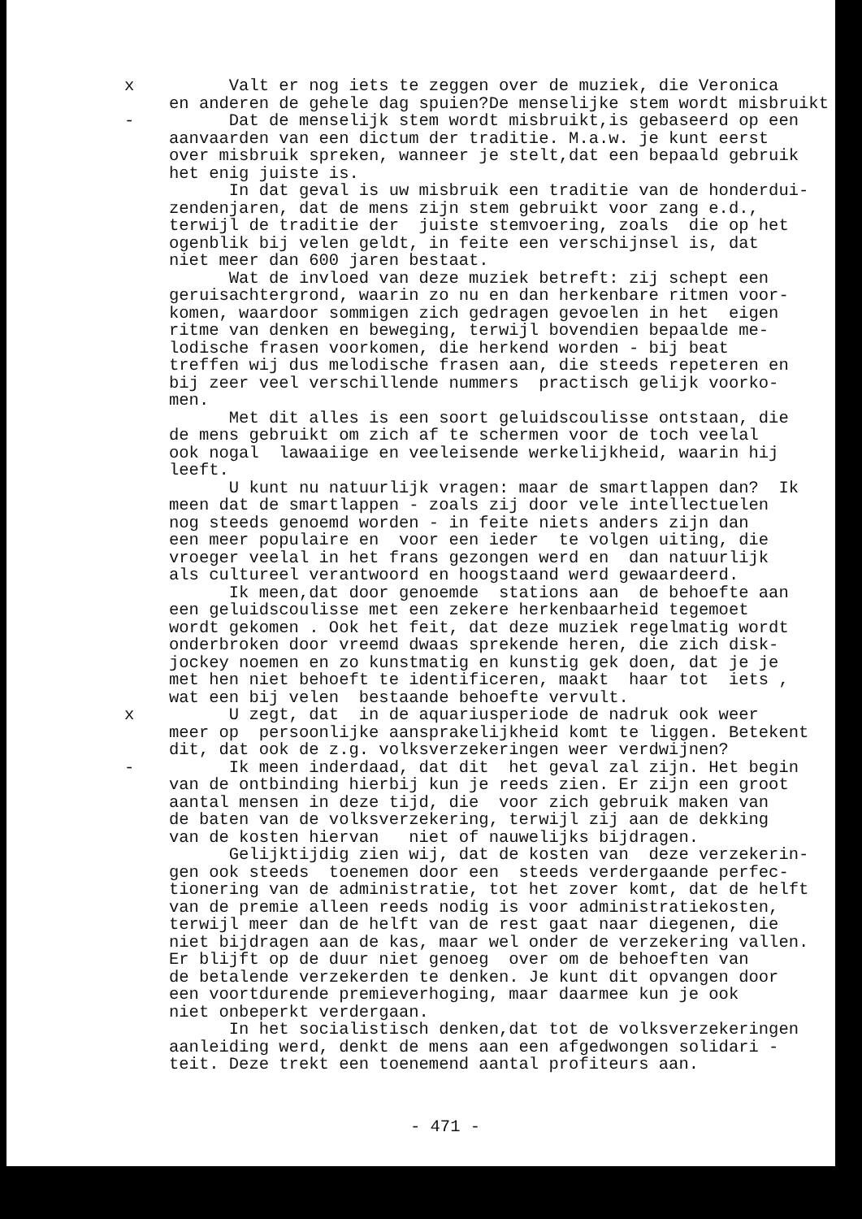x Valt er nog iets te zeggen over de muziek, die Veronica en anderen de gehele dag spuien?De menselijke stem wordt misbruikt
- Dat de menselijk stem wordt misbruikt,is gebaseerd op een aanvaarden van een dictum der traditie. M.a.w. je kunt eerst over misbruik spreken, wanneer je stelt,dat een bepaald gebruik het enig juiste is. In dat geval is uw misbruik een traditie van de honderdui- zendenjaren, dat de mens zijn stem gebruikt voor zang e.d., terwijl de traditie der juiste stemvoering, zoals die op het ogenblik bij velen geldt, in feite een verschijnsel is, dat niet meer dan 600 jaren bestaat. Wat de invloed van deze muziek betreft: zij schept een geruisachtergrond, waarin zo nu en dan herkenbare ritmen voor- komen, waardoor sommigen zich gedragen gevoelen in het eigen ritme van denken en beweging, terwijl bovendien bepaalde me- lodische frasen voorkomen, die herkend worden - bij beat treffen wij dus melodische frasen aan, die steeds repeteren en bij zeer veel verschillende nummers practisch gelijk voorko- men. Met dit alles is een soort geluidscoulisse ontstaan, die de mens gebruikt om zich af te schermen voor de toch veelal ook nogal lawaaiige en veeleisende werkelijkheid, waarin hij leeft. U kunt nu natuurlijk vragen: maar de smartlappen dan? Ik meen dat de smartlappen - zoals zij door vele intellectuelen nog steeds genoemd worden - in feite niets anders zijn dan een meer populaire en voor een ieder te volgen uiting, die vroeger veelal in het frans gezongen werd en dan natuurlijk als cultureel verantwoord en hoogstaand werd gewaardeerd. Ik meen,dat door genoemde stations aan de behoefte aan een geluidscoulisse met een zekere herkenbaarheid tegemoet wordt gekomen . Ook het feit, dat deze muziek regelmatig wordt onderbroken door vreemd dwaas sprekende heren, die zich disk- jockey noemen en zo kunstmatig en kunstig gek doen, dat je je met hen niet behoeft te identificeren, maakt haar tot iets , wat een bij velen bestaande behoefte vervult.
x U zegt, dat in de aquariusperiode de nadruk ook weer meer op persoonlijke aansprakelijkheid komt te liggen. Betekent dit, dat ook de z.g. volksverzekeringen weer verdwijnen?
- Ik meen inderdaad, dat dit het geval zal zijn. Het begin van de ontbinding hierbij kun je reeds zien. Er zijn een groot aantal mensen in deze tijd, die voor zich gebruik maken van de baten van de volksverzekering, terwijl zij aan de dekking van de kosten hiervan niet of nauwelijks bijdragen. Gelijktijdig zien wij, dat de kosten van deze verzekerin- gen ook steeds toenemen door een steeds verdergaande perfec- tionering van de administratie, tot het zover komt, dat de helft van de premie alleen reeds nodig is voor administratiekosten, terwijl meer dan de helft van de rest gaat naar diegenen, die niet bijdragen aan de kas, maar wel onder de verzekering vallen. Er blijft op de duur niet genoeg over om de behoeften van de betalende verzekerden te denken. Je kunt dit opvangen door een voortdurende premieverhoging, maar daarmee kun je ook niet onbeperkt verdergaan. In het socialistisch denken,dat tot de volksverzekeringen aanleiding werd, denkt de mens aan een afgedwongen solidari - teit. Deze trekt een toenemend aantal profiteurs aan.
- 471 -